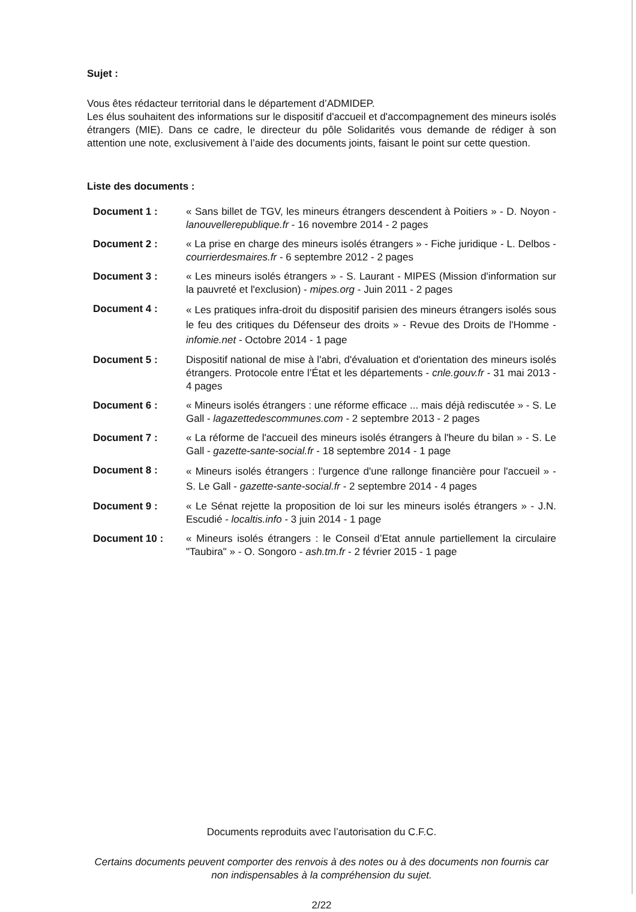Sujet :
Vous êtes rédacteur territorial dans le département d’ADMIDEP.
Les élus souhaitent des informations sur le dispositif d'accueil et d'accompagnement des mineurs isolés étrangers (MIE). Dans ce cadre, le directeur du pôle Solidarités vous demande de rédiger à son attention une note, exclusivement à l’aide des documents joints, faisant le point sur cette question.
Liste des documents :
| Document 1 : | « Sans billet de TGV, les mineurs étrangers descendent à Poitiers » - D. Noyon - lanouvellerepublique.fr - 16 novembre 2014 - 2 pages |
| Document 2 : | « La prise en charge des mineurs isolés étrangers » - Fiche juridique - L. Delbos - courrierdesmaires.fr - 6 septembre 2012 - 2 pages |
| Document 3 : | « Les mineurs isolés étrangers » - S. Laurant - MIPES (Mission d'information sur la pauvreté et l'exclusion) - mipes.org - Juin 2011 - 2 pages |
| Document 4 : | « Les pratiques infra-droit du dispositif parisien des mineurs étrangers isolés sous le feu des critiques du Défenseur des droits » - Revue des Droits de l'Homme - infomie.net - Octobre 2014 - 1 page |
| Document 5 : | Dispositif national de mise à l'abri, d'évaluation et d'orientation des mineurs isolés étrangers. Protocole entre l’État et les départements - cnle.gouv.fr - 31 mai 2013 - 4 pages |
| Document 6 : | « Mineurs isolés étrangers : une réforme efficace ... mais déjà rediscutée » - S. Le Gall - lagazettedescommunes.com - 2 septembre 2013 - 2 pages |
| Document 7 : | « La réforme de l'accueil des mineurs isolés étrangers à l'heure du bilan » - S. Le Gall - gazette-sante-social.fr - 18 septembre 2014 - 1 page |
| Document 8 : | « Mineurs isolés étrangers : l'urgence d'une rallonge financière pour l'accueil » - S. Le Gall - gazette-sante-social.fr - 2 septembre 2014 - 4 pages |
| Document 9 : | « Le Sénat rejette la proposition de loi sur les mineurs isolés étrangers » - J.N. Escudié - localtis.info - 3 juin 2014 - 1 page |
| Document 10 : | « Mineurs isolés étrangers : le Conseil d’Etat annule partiellement la circulaire "Taubira" » - O. Songoro - ash.tm.fr - 2 février 2015 - 1 page |
Documents reproduits avec l’autorisation du C.F.C.
Certains documents peuvent comporter des renvois à des notes ou à des documents non fournis car non indispensables à la compréhension du sujet.
2/22